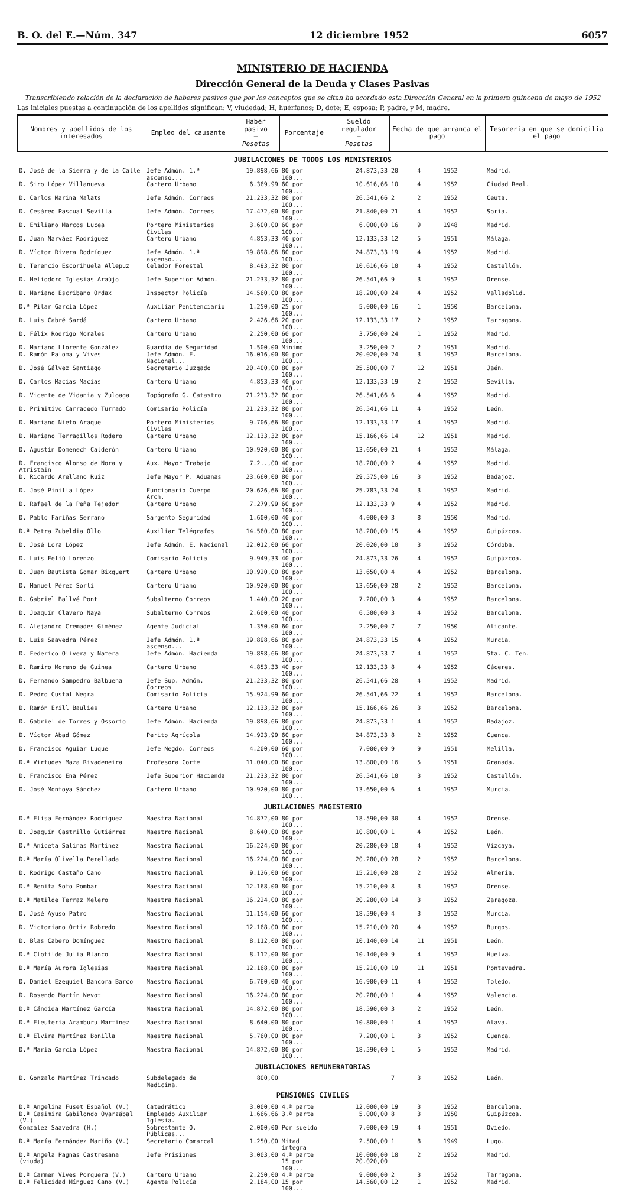B. O. del E.—Núm. 347 12 diciembre 1952 6057
MINISTERIO DE HACIENDA
Dirección General de la Deuda y Clases Pasivas
Transcribiendo relación de la declaración de haberes pasivos que por los conceptos que se citan ha acordado esta Dirección General en la primera quincena de mayo de 1952
Las iniciales puestas a continuación de los apellidos significan: V, viudedad; H, huérfanos; D, dote; E, esposa; P, padre, y M, madre.
| Nombres y apellidos de los interesados | Empleo del causante | Haber pasivo — Pesetas | Porcentaje | Sueldo regulador — Pesetas | Fecha de que arranca el pago | | | Tesorería en que se domicilia el pago |
| --- | --- | --- | --- | --- | --- | --- | --- | --- |
| JUBILACIONES DE TODOS LOS MINISTERIOS | | | | | | | | |
| D. José de la Sierra y de la Calle | Jefe Admón. 1.ª ascenso... | 19.898,66 | 80 por 100... | 24.873,33 | 20 | 4 | 1952 | Madrid. |
| D. Siro López Villanueva | Cartero Urbano | 6.369,99 | 60 por 100... | 10.616,66 | 10 | 4 | 1952 | Ciudad Real. |
| D. Carlos Marina Malats | Jefe Admón. Correos | 21.233,32 | 80 por 100... | 26.541,66 | 2 | 2 | 1952 | Ceuta. |
| D. Cesáreo Pascual Sevilla | Jefe Admón. Correos | 17.472,00 | 80 por 100... | 21.840,00 | 21 | 4 | 1952 | Soria. |
| D. Emiliano Marcos Lucea | Portero Ministerios Civiles | 3.600,00 | 60 por 100... | 6.000,00 | 16 | 9 | 1948 | Madrid. |
| D. Juan Narváez Rodríguez | Cartero Urbano | 4.853,33 | 40 por 100... | 12.133,33 | 12 | 5 | 1951 | Málaga. |
| D. Víctor Rivera Rodríguez | Jefe Admón. 1.ª ascenso... | 19.898,66 | 80 por 100... | 24.873,33 | 19 | 4 | 1952 | Madrid. |
| D. Terencio Escorihuela Allepuz | Celador Forestal | 8.493,32 | 80 por 100... | 10.616,66 | 10 | 4 | 1952 | Castellón. |
| D. Heliodoro Iglesias Araújo | Jefe Superior Admón. | 21.233,32 | 80 por 100... | 26.541,66 | 9 | 3 | 1952 | Orense. |
| D. Mariano Escribano Ordax | Inspector Policía | 14.560,00 | 80 por 100... | 18.200,00 | 24 | 4 | 1952 | Valladolid. |
| D.ª Pilar García López | Auxiliar Penitenciario | 1.250,00 | 25 por 100... | 5.000,00 | 16 | 1 | 1950 | Barcelona. |
| D. Luis Cabré Sardá | Cartero Urbano | 2.426,66 | 20 por 100... | 12.133,33 | 17 | 2 | 1952 | Tarragona. |
| D. Félix Rodrigo Morales | Cartero Urbano | 2.250,00 | 60 por 100... | 3.750,00 | 24 | 1 | 1952 | Madrid. |
| D. Mariano Llorente González | Guardia de Seguridad | 1.500,00 | Mínimo | 3.250,00 | 2 | 2 | 1951 | Madrid. |
| D. Ramón Paloma y Vives | Jefe Admón. E. Nacional... | 16.016,00 | 80 por 100... | 20.020,00 | 24 | 3 | 1952 | Barcelona. |
| D. José Gálvez Santiago | Secretario Juzgado | 20.400,00 | 80 por 100... | 25.500,00 | 7 | 12 | 1951 | Jaén. |
| D. Carlos Macías Macías | Cartero Urbano | 4.853,33 | 40 por 100... | 12.133,33 | 19 | 2 | 1952 | Sevilla. |
| D. Vicente de Vidania y Zuloaga | Topógrafo G. Catastro | 21.233,32 | 80 por 100... | 26.541,66 | 6 | 4 | 1952 | Madrid. |
| D. Primitivo Carracedo Turrado | Comisario Policía | 21.233,32 | 80 por 100... | 26.541,66 | 11 | 4 | 1952 | León. |
| D. Mariano Nieto Araque | Portero Ministerios Civiles | 9.706,66 | 80 por 100... | 12.133,33 | 17 | 4 | 1952 | Madrid. |
| D. Mariano Terradillos Rodero | Cartero Urbano | 12.133,32 | 80 por 100... | 15.166,66 | 14 | 12 | 1951 | Madrid. |
| D. Agustín Domenech Calderón | Cartero Urbano | 10.920,00 | 80 por 100... | 13.650,00 | 21 | 4 | 1952 | Málaga. |
| D. Francisco Alonso de Nora y Atristain | Aux. Mayor Trabajo | 7.2..,00 | 40 por 100... | 18.200,00 | 2 | 4 | 1952 | Madrid. |
| D. Ricardo Arellano Ruiz | Jefe Mayor P. Aduanas | 23.660,00 | 80 por 100... | 29.575,00 | 16 | 3 | 1952 | Badajoz. |
| D. José Pinilla López | Funcionario Cuerpo Arch. | 20.626,66 | 80 por 100... | 25.783,33 | 24 | 3 | 1952 | Madrid. |
| D. Rafael de la Peña Tejedor | Cartero Urbano | 7.279,99 | 60 por 100... | 12.133,33 | 9 | 4 | 1952 | Madrid. |
| D. Pablo Fariñas Serrano | Sargento Seguridad | 1.600,00 | 40 por 100... | 4.000,00 | 3 | 8 | 1950 | Madrid. |
| D.ª Petra Zubeldia Ollo | Auxiliar Telégrafos | 14.560,00 | 80 por 100... | 18.200,00 | 15 | 4 | 1952 | Guipúzcoa. |
| D. José Lora López | Jefe Admón. E. Nacional | 12.012,00 | 60 por 100... | 20.020,00 | 10 | 3 | 1952 | Córdoba. |
| D. Luis Feliú Lorenzo | Comisario Policía | 9.949,33 | 40 por 100... | 24.873,33 | 26 | 4 | 1952 | Guipúzcoa. |
| D. Juan Bautista Gomar Bixquert | Cartero Urbano | 10.920,00 | 80 por 100... | 13.650,00 | 4 | 4 | 1952 | Barcelona. |
| D. Manuel Pérez Sorli | Cartero Urbano | 10.920,00 | 80 por 100... | 13.650,00 | 28 | 2 | 1952 | Barcelona. |
| D. Gabriel Ballvé Pont | Subalterno Correos | 1.440,00 | 20 por 100... | 7.200,00 | 3 | 4 | 1952 | Barcelona. |
| D. Joaquín Clavero Naya | Subalterno Correos | 2.600,00 | 40 por 100... | 6.500,00 | 3 | 4 | 1952 | Barcelona. |
| D. Alejandro Cremades Giménez | Agente Judicial | 1.350,00 | 60 por 100... | 2.250,00 | 7 | 7 | 1950 | Alicante. |
| D. Luis Saavedra Pérez | Jefe Admón. 1.ª ascenso... | 19.898,66 | 80 por 100... | 24.873,33 | 15 | 4 | 1952 | Murcia. |
| D. Federico Olivera y Natera | Jefe Admón. Hacienda | 19.898,66 | 80 por 100... | 24.873,33 | 7 | 4 | 1952 | Sta. C. Ten. |
| D. Ramiro Moreno de Guinea | Cartero Urbano | 4.853,33 | 40 por 100... | 12.133,33 | 8 | 4 | 1952 | Cáceres. |
| D. Fernando Sampedro Balbuena | Jefe Sup. Admón. Correos | 21.233,32 | 80 por 100... | 26.541,66 | 28 | 4 | 1952 | Madrid. |
| D. Pedro Custal Negra | Comisario Policía | 15.924,99 | 60 por 100... | 26.541,66 | 22 | 4 | 1952 | Barcelona. |
| D. Ramón Erill Baulies | Cartero Urbano | 12.133,32 | 80 por 100... | 15.166,66 | 26 | 3 | 1952 | Barcelona. |
| D. Gabriel de Torres y Ossorio | Jefe Admón. Hacienda | 19.898,66 | 80 por 100... | 24.873,33 | 1 | 4 | 1952 | Badajoz. |
| D. Víctor Abad Gómez | Perito Agrícola | 14.923,99 | 60 por 100... | 24.873,33 | 8 | 2 | 1952 | Cuenca. |
| D. Francisco Aguiar Luque | Jefe Negdo. Correos | 4.200,00 | 60 por 100... | 7.000,00 | 9 | 9 | 1951 | Melilla. |
| D.ª Virtudes Maza Rivadeneira | Profesora Corte | 11.040,00 | 80 por 100... | 13.800,00 | 16 | 5 | 1951 | Granada. |
| D. Francisco Ena Pérez | Jefe Superior Hacienda | 21.233,32 | 80 por 100... | 26.541,66 | 10 | 3 | 1952 | Castellón. |
| D. José Montoya Sánchez | Cartero Urbano | 10.920,00 | 80 por 100... | 13.650,00 | 6 | 4 | 1952 | Murcia. |
| JUBILACIONES MAGISTERIO | | | | | | | | |
| D.ª Elisa Fernández Rodríguez | Maestra Nacional | 14.872,00 | 80 por 100... | 18.590,00 | 30 | 4 | 1952 | Orense. |
| D. Joaquín Castrillo Gutiérrez | Maestro Nacional | 8.640,00 | 80 por 100... | 10.800,00 | 1 | 4 | 1952 | León. |
| D.ª Aniceta Salinas Martínez | Maestra Nacional | 16.224,00 | 80 por 100... | 20.280,00 | 18 | 4 | 1952 | Vizcaya. |
| D.ª María Olivella Perellada | Maestra Nacional | 16.224,00 | 80 por 100... | 20.280,00 | 28 | 2 | 1952 | Barcelona. |
| D. Rodrigo Castaño Cano | Maestro Nacional | 9.126,00 | 60 por 100... | 15.210,00 | 28 | 2 | 1952 | Almería. |
| D.ª Benita Soto Pombar | Maestra Nacional | 12.168,00 | 80 por 100... | 15.210,00 | 8 | 3 | 1952 | Orense. |
| D.ª Matilde Terraz Melero | Maestra Nacional | 16.224,00 | 80 por 100... | 20.280,00 | 14 | 3 | 1952 | Zaragoza. |
| D. José Ayuso Patro | Maestro Nacional | 11.154,00 | 60 por 100... | 18.590,00 | 4 | 3 | 1952 | Murcia. |
| D. Victoriano Ortiz Robredo | Maestro Nacional | 12.168,00 | 80 por 100... | 15.210,00 | 20 | 4 | 1952 | Burgos. |
| D. Blas Cabero Domínguez | Maestro Nacional | 8.112,00 | 80 por 100... | 10.140,00 | 14 | 11 | 1951 | León. |
| D.ª Clotilde Julia Blanco | Maestra Nacional | 8.112,00 | 80 por 100... | 10.140,00 | 9 | 4 | 1952 | Huelva. |
| D.ª María Aurora Iglesias | Maestra Nacional | 12.168,00 | 80 por 100... | 15.210,00 | 19 | 11 | 1951 | Pontevedra. |
| D. Daniel Ezequiel Bancora Barco | Maestro Nacional | 6.760,00 | 40 por 100... | 16.900,00 | 11 | 4 | 1952 | Toledo. |
| D. Rosendo Martín Nevot | Maestro Nacional | 16.224,00 | 80 por 100... | 20.280,00 | 1 | 4 | 1952 | Valencia. |
| D.ª Cándida Martínez García | Maestra Nacional | 14.872,00 | 80 por 100... | 18.590,00 | 3 | 2 | 1952 | León. |
| D.ª Eleuteria Aramburu Martínez | Maestra Nacional | 8.640,00 | 80 por 100... | 10.800,00 | 1 | 4 | 1952 | Alava. |
| D.ª Elvira Martínez Bonilla | Maestra Nacional | 5.760,00 | 80 por 100... | 7.200,00 | 1 | 3 | 1952 | Cuenca. |
| D.ª María García López | Maestra Nacional | 14.872,00 | 80 por 100... | 18.590,00 | 1 | 5 | 1952 | Madrid. |
| JUBILACIONES REMUNERATORIAS | | | | | | | | |
| D. Gonzalo Martínez Trincado | Subdelegado de Medicina. | 800,00 | | | 7 | 3 | 1952 | León. |
| PENSIONES CIVILES | | | | | | | | |
| D.ª Angelina Fuset Español (V.) | Catedrático | 3.000,00 | 4.ª parte | 12.000,00 | 19 | 3 | 1952 | Barcelona. |
| D.ª Casimira Gabilondo Oyarzábal (V.) | Empleado Auxiliar Iglesia. | 1.666,66 | 3.ª parte | 5.000,00 | 8 | 3 | 1950 | Guipúzcoa. |
| González Saavedra (H.) | Sobrestante O. Públicas... | 2.000,00 | Por sueldo | 7.000,00 | 19 | 4 | 1951 | Oviedo. |
| D.ª María Fernández Mariño (V.) | Secretario Comarcal | 1.250,00 | Mitad íntegra | 2.500,00 | 1 | 8 | 1949 | Lugo. |
| D.ª Angela Pagnas Castresana (viuda) | Jefe Prisiones | 3.003,00 | 4.ª parte 15 por 100... | 10.000,00 20.020,00 | 18 | 2 | 1952 | Madrid. |
| D.ª Carmen Vives Porquera (V.) | Cartero Urbano | 2.250,00 | 4.ª parte | 9.000,00 | 2 | 3 | 1952 | Tarragona. |
| D.ª Felicidad Mínguez Cano (V.) | Agente Policía | 2.184,00 | 15 por 100... | 14.560,00 | 12 | 1 | 1952 | Madrid. |